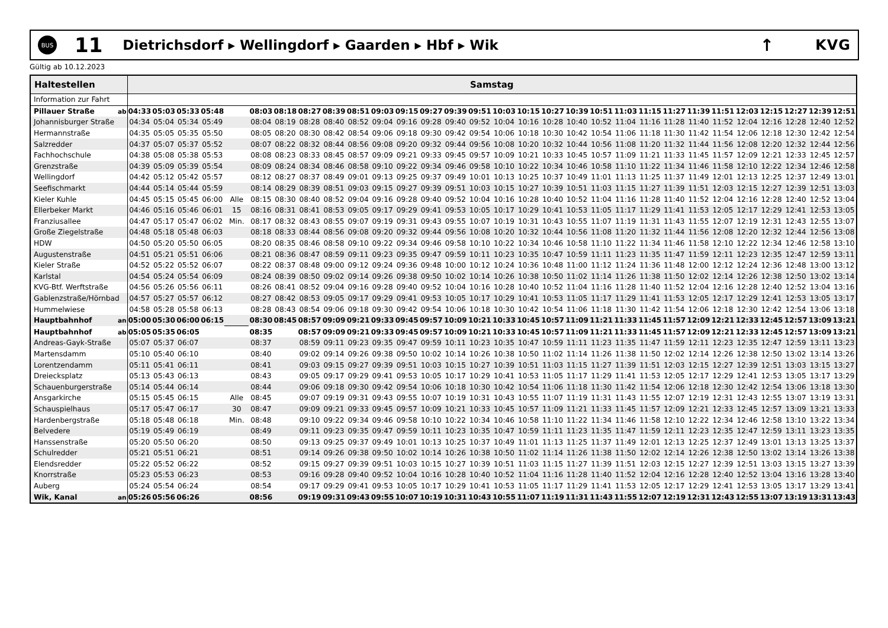BUS
11
Dietrichsdorf ▸ Wellingdorf ▸ Gaarden ▸ Hbf ▸ Wik
↑
KVG
Gültig ab 10.12.2023
| Haltestellen | | Samstag | | | | | | | | | | | | | | | | | | | | | | | | | | | | | |
| --- | --- | --- | --- | --- | --- | --- | --- | --- | --- | --- | --- | --- | --- | --- | --- | --- | --- | --- | --- | --- | --- | --- | --- | --- | --- | --- | --- | --- | --- | --- | --- |
| Information zur Fahrt | | | | | | | | | | | | | | | | | | | | | | | | | | | | | | | |
| Pillauer Straße | ab | 04:33 | 05:03 | 05:33 | 05:48 | | 08:03 | 08:18 | 08:27 | 08:39 | 08:51 | 09:03 | 09:15 | 09:27 | 09:39 | 09:51 | 10:03 | 10:15 | 10:27 | 10:39 | 10:51 | 11:03 | 11:15 | 11:27 | 11:39 | 11:51 | 12:03 | 12:15 | 12:27 | 12:39 | 12:51 |
| Johannisburger Straße | | 04:34 | 05:04 | 05:34 | 05:49 | | 08:04 | 08:19 | 08:28 | 08:40 | 08:52 | 09:04 | 09:16 | 09:28 | 09:40 | 09:52 | 10:04 | 10:16 | 10:28 | 10:40 | 10:52 | 11:04 | 11:16 | 11:28 | 11:40 | 11:52 | 12:04 | 12:16 | 12:28 | 12:40 | 12:52 |
| Hermannstraße | | 04:35 | 05:05 | 05:35 | 05:50 | | 08:05 | 08:20 | 08:30 | 08:42 | 08:54 | 09:06 | 09:18 | 09:30 | 09:42 | 09:54 | 10:06 | 10:18 | 10:30 | 10:42 | 10:54 | 11:06 | 11:18 | 11:30 | 11:42 | 11:54 | 12:06 | 12:18 | 12:30 | 12:42 | 12:54 |
| Salzredder | | 04:37 | 05:07 | 05:37 | 05:52 | | 08:07 | 08:22 | 08:32 | 08:44 | 08:56 | 09:08 | 09:20 | 09:32 | 09:44 | 09:56 | 10:08 | 10:20 | 10:32 | 10:44 | 10:56 | 11:08 | 11:20 | 11:32 | 11:44 | 11:56 | 12:08 | 12:20 | 12:32 | 12:44 | 12:56 |
| Fachhochschule | | 04:38 | 05:08 | 05:38 | 05:53 | | 08:08 | 08:23 | 08:33 | 08:45 | 08:57 | 09:09 | 09:21 | 09:33 | 09:45 | 09:57 | 10:09 | 10:21 | 10:33 | 10:45 | 10:57 | 11:09 | 11:21 | 11:33 | 11:45 | 11:57 | 12:09 | 12:21 | 12:33 | 12:45 | 12:57 |
| Grenzstraße | | 04:39 | 05:09 | 05:39 | 05:54 | | 08:09 | 08:24 | 08:34 | 08:46 | 08:58 | 09:10 | 09:22 | 09:34 | 09:46 | 09:58 | 10:10 | 10:22 | 10:34 | 10:46 | 10:58 | 11:10 | 11:22 | 11:34 | 11:46 | 11:58 | 12:10 | 12:22 | 12:34 | 12:46 | 12:58 |
| Wellingdorf | | 04:42 | 05:12 | 05:42 | 05:57 | | 08:12 | 08:27 | 08:37 | 08:49 | 09:01 | 09:13 | 09:25 | 09:37 | 09:49 | 10:01 | 10:13 | 10:25 | 10:37 | 10:49 | 11:01 | 11:13 | 11:25 | 11:37 | 11:49 | 12:01 | 12:13 | 12:25 | 12:37 | 12:49 | 13:01 |
| Seefischmarkt | | 04:44 | 05:14 | 05:44 | 05:59 | | 08:14 | 08:29 | 08:39 | 08:51 | 09:03 | 09:15 | 09:27 | 09:39 | 09:51 | 10:03 | 10:15 | 10:27 | 10:39 | 10:51 | 11:03 | 11:15 | 11:27 | 11:39 | 11:51 | 12:03 | 12:15 | 12:27 | 12:39 | 12:51 | 13:03 |
| Kieler Kuhle | | 04:45 | 05:15 | 05:45 | 06:00 | Alle | 08:15 | 08:30 | 08:40 | 08:52 | 09:04 | 09:16 | 09:28 | 09:40 | 09:52 | 10:04 | 10:16 | 10:28 | 10:40 | 10:52 | 11:04 | 11:16 | 11:28 | 11:40 | 11:52 | 12:04 | 12:16 | 12:28 | 12:40 | 12:52 | 13:04 |
| Ellerbeker Markt | | 04:46 | 05:16 | 05:46 | 06:01 | 15 | 08:16 | 08:31 | 08:41 | 08:53 | 09:05 | 09:17 | 09:29 | 09:41 | 09:53 | 10:05 | 10:17 | 10:29 | 10:41 | 10:53 | 11:05 | 11:17 | 11:29 | 11:41 | 11:53 | 12:05 | 12:17 | 12:29 | 12:41 | 12:53 | 13:05 |
| Franziusallee | | 04:47 | 05:17 | 05:47 | 06:02 | Min. | 08:17 | 08:32 | 08:43 | 08:55 | 09:07 | 09:19 | 09:31 | 09:43 | 09:55 | 10:07 | 10:19 | 10:31 | 10:43 | 10:55 | 11:07 | 11:19 | 11:31 | 11:43 | 11:55 | 12:07 | 12:19 | 12:31 | 12:43 | 12:55 | 13:07 |
| Große Ziegelstraße | | 04:48 | 05:18 | 05:48 | 06:03 | | 08:18 | 08:33 | 08:44 | 08:56 | 09:08 | 09:20 | 09:32 | 09:44 | 09:56 | 10:08 | 10:20 | 10:32 | 10:44 | 10:56 | 11:08 | 11:20 | 11:32 | 11:44 | 11:56 | 12:08 | 12:20 | 12:32 | 12:44 | 12:56 | 13:08 |
| HDW | | 04:50 | 05:20 | 05:50 | 06:05 | | 08:20 | 08:35 | 08:46 | 08:58 | 09:10 | 09:22 | 09:34 | 09:46 | 09:58 | 10:10 | 10:22 | 10:34 | 10:46 | 10:58 | 11:10 | 11:22 | 11:34 | 11:46 | 11:58 | 12:10 | 12:22 | 12:34 | 12:46 | 12:58 | 13:10 |
| Augustenstraße | | 04:51 | 05:21 | 05:51 | 06:06 | | 08:21 | 08:36 | 08:47 | 08:59 | 09:11 | 09:23 | 09:35 | 09:47 | 09:59 | 10:11 | 10:23 | 10:35 | 10:47 | 10:59 | 11:11 | 11:23 | 11:35 | 11:47 | 11:59 | 12:11 | 12:23 | 12:35 | 12:47 | 12:59 | 13:11 |
| Kieler Straße | | 04:52 | 05:22 | 05:52 | 06:07 | | 08:22 | 08:37 | 08:48 | 09:00 | 09:12 | 09:24 | 09:36 | 09:48 | 10:00 | 10:12 | 10:24 | 10:36 | 10:48 | 11:00 | 11:12 | 11:24 | 11:36 | 11:48 | 12:00 | 12:12 | 12:24 | 12:36 | 12:48 | 13:00 | 13:12 |
| Karlstal | | 04:54 | 05:24 | 05:54 | 06:09 | | 08:24 | 08:39 | 08:50 | 09:02 | 09:14 | 09:26 | 09:38 | 09:50 | 10:02 | 10:14 | 10:26 | 10:38 | 10:50 | 11:02 | 11:14 | 11:26 | 11:38 | 11:50 | 12:02 | 12:14 | 12:26 | 12:38 | 12:50 | 13:02 | 13:14 |
| KVG-Btf. Werftstraße | | 04:56 | 05:26 | 05:56 | 06:11 | | 08:26 | 08:41 | 08:52 | 09:04 | 09:16 | 09:28 | 09:40 | 09:52 | 10:04 | 10:16 | 10:28 | 10:40 | 10:52 | 11:04 | 11:16 | 11:28 | 11:40 | 11:52 | 12:04 | 12:16 | 12:28 | 12:40 | 12:52 | 13:04 | 13:16 |
| Gablenzstraße/Hörnbad | | 04:57 | 05:27 | 05:57 | 06:12 | | 08:27 | 08:42 | 08:53 | 09:05 | 09:17 | 09:29 | 09:41 | 09:53 | 10:05 | 10:17 | 10:29 | 10:41 | 10:53 | 11:05 | 11:17 | 11:29 | 11:41 | 11:53 | 12:05 | 12:17 | 12:29 | 12:41 | 12:53 | 13:05 | 13:17 |
| Hummelwiese | | 04:58 | 05:28 | 05:58 | 06:13 | | 08:28 | 08:43 | 08:54 | 09:06 | 09:18 | 09:30 | 09:42 | 09:54 | 10:06 | 10:18 | 10:30 | 10:42 | 10:54 | 11:06 | 11:18 | 11:30 | 11:42 | 11:54 | 12:06 | 12:18 | 12:30 | 12:42 | 12:54 | 13:06 | 13:18 |
| Hauptbahnhof | an | 05:00 | 05:30 | 06:00 | 06:15 | | 08:30 | 08:45 | 08:57 | 09:09 | 09:21 | 09:33 | 09:45 | 09:57 | 10:09 | 10:21 | 10:33 | 10:45 | 10:57 | 11:09 | 11:21 | 11:33 | 11:45 | 11:57 | 12:09 | 12:21 | 12:33 | 12:45 | 12:57 | 13:09 | 13:21 |
| Hauptbahnhof | ab | 05:05 | 05:35 | 06:05 | | | 08:35 | | 08:57 | 09:09 | 09:21 | 09:33 | 09:45 | 09:57 | 10:09 | 10:21 | 10:33 | 10:45 | 10:57 | 11:09 | 11:21 | 11:33 | 11:45 | 11:57 | 12:09 | 12:21 | 12:33 | 12:45 | 12:57 | 13:09 | 13:21 |
| Andreas-Gayk-Straße | | 05:07 | 05:37 | 06:07 | | | 08:37 | | 08:59 | 09:11 | 09:23 | 09:35 | 09:47 | 09:59 | 10:11 | 10:23 | 10:35 | 10:47 | 10:59 | 11:11 | 11:23 | 11:35 | 11:47 | 11:59 | 12:11 | 12:23 | 12:35 | 12:47 | 12:59 | 13:11 | 13:23 |
| Martensdamm | | 05:10 | 05:40 | 06:10 | | | 08:40 | | 09:02 | 09:14 | 09:26 | 09:38 | 09:50 | 10:02 | 10:14 | 10:26 | 10:38 | 10:50 | 11:02 | 11:14 | 11:26 | 11:38 | 11:50 | 12:02 | 12:14 | 12:26 | 12:38 | 12:50 | 13:02 | 13:14 | 13:26 |
| Lorentzendamm | | 05:11 | 05:41 | 06:11 | | | 08:41 | | 09:03 | 09:15 | 09:27 | 09:39 | 09:51 | 10:03 | 10:15 | 10:27 | 10:39 | 10:51 | 11:03 | 11:15 | 11:27 | 11:39 | 11:51 | 12:03 | 12:15 | 12:27 | 12:39 | 12:51 | 13:03 | 13:15 | 13:27 |
| Dreiecksplatz | | 05:13 | 05:43 | 06:13 | | | 08:43 | | 09:05 | 09:17 | 09:29 | 09:41 | 09:53 | 10:05 | 10:17 | 10:29 | 10:41 | 10:53 | 11:05 | 11:17 | 11:29 | 11:41 | 11:53 | 12:05 | 12:17 | 12:29 | 12:41 | 12:53 | 13:05 | 13:17 | 13:29 |
| Schauenburgerstraße | | 05:14 | 05:44 | 06:14 | | | 08:44 | | 09:06 | 09:18 | 09:30 | 09:42 | 09:54 | 10:06 | 10:18 | 10:30 | 10:42 | 10:54 | 11:06 | 11:18 | 11:30 | 11:42 | 11:54 | 12:06 | 12:18 | 12:30 | 12:42 | 12:54 | 13:06 | 13:18 | 13:30 |
| Ansgarkirche | | 05:15 | 05:45 | 06:15 | | Alle | 08:45 | | 09:07 | 09:19 | 09:31 | 09:43 | 09:55 | 10:07 | 10:19 | 10:31 | 10:43 | 10:55 | 11:07 | 11:19 | 11:31 | 11:43 | 11:55 | 12:07 | 12:19 | 12:31 | 12:43 | 12:55 | 13:07 | 13:19 | 13:31 |
| Schauspielhaus | | 05:17 | 05:47 | 06:17 | | 30 | 08:47 | | 09:09 | 09:21 | 09:33 | 09:45 | 09:57 | 10:09 | 10:21 | 10:33 | 10:45 | 10:57 | 11:09 | 11:21 | 11:33 | 11:45 | 11:57 | 12:09 | 12:21 | 12:33 | 12:45 | 12:57 | 13:09 | 13:21 | 13:33 |
| Hardenbergstraße | | 05:18 | 05:48 | 06:18 | | Min. | 08:48 | | 09:10 | 09:22 | 09:34 | 09:46 | 09:58 | 10:10 | 10:22 | 10:34 | 10:46 | 10:58 | 11:10 | 11:22 | 11:34 | 11:46 | 11:58 | 12:10 | 12:22 | 12:34 | 12:46 | 12:58 | 13:10 | 13:22 | 13:34 |
| Belvedere | | 05:19 | 05:49 | 06:19 | | | 08:49 | | 09:11 | 09:23 | 09:35 | 09:47 | 09:59 | 10:11 | 10:23 | 10:35 | 10:47 | 10:59 | 11:11 | 11:23 | 11:35 | 11:47 | 11:59 | 12:11 | 12:23 | 12:35 | 12:47 | 12:59 | 13:11 | 13:23 | 13:35 |
| Hanssenstraße | | 05:20 | 05:50 | 06:20 | | | 08:50 | | 09:13 | 09:25 | 09:37 | 09:49 | 10:01 | 10:13 | 10:25 | 10:37 | 10:49 | 11:01 | 11:13 | 11:25 | 11:37 | 11:49 | 12:01 | 12:13 | 12:25 | 12:37 | 12:49 | 13:01 | 13:13 | 13:25 | 13:37 |
| Schulredder | | 05:21 | 05:51 | 06:21 | | | 08:51 | | 09:14 | 09:26 | 09:38 | 09:50 | 10:02 | 10:14 | 10:26 | 10:38 | 10:50 | 11:02 | 11:14 | 11:26 | 11:38 | 11:50 | 12:02 | 12:14 | 12:26 | 12:38 | 12:50 | 13:02 | 13:14 | 13:26 | 13:38 |
| Elendsredder | | 05:22 | 05:52 | 06:22 | | | 08:52 | | 09:15 | 09:27 | 09:39 | 09:51 | 10:03 | 10:15 | 10:27 | 10:39 | 10:51 | 11:03 | 11:15 | 11:27 | 11:39 | 11:51 | 12:03 | 12:15 | 12:27 | 12:39 | 12:51 | 13:03 | 13:15 | 13:27 | 13:39 |
| Knorrstraße | | 05:23 | 05:53 | 06:23 | | | 08:53 | | 09:16 | 09:28 | 09:40 | 09:52 | 10:04 | 10:16 | 10:28 | 10:40 | 10:52 | 11:04 | 11:16 | 11:28 | 11:40 | 11:52 | 12:04 | 12:16 | 12:28 | 12:40 | 12:52 | 13:04 | 13:16 | 13:28 | 13:40 |
| Auberg | | 05:24 | 05:54 | 06:24 | | | 08:54 | | 09:17 | 09:29 | 09:41 | 09:53 | 10:05 | 10:17 | 10:29 | 10:41 | 10:53 | 11:05 | 11:17 | 11:29 | 11:41 | 11:53 | 12:05 | 12:17 | 12:29 | 12:41 | 12:53 | 13:05 | 13:17 | 13:29 | 13:41 |
| Wik, Kanal | an | 05:26 | 05:56 | 06:26 | | | 08:56 | | 09:19 | 09:31 | 09:43 | 09:55 | 10:07 | 10:19 | 10:31 | 10:43 | 10:55 | 11:07 | 11:19 | 11:31 | 11:43 | 11:55 | 12:07 | 12:19 | 12:31 | 12:43 | 12:55 | 13:07 | 13:19 | 13:31 | 13:43 |